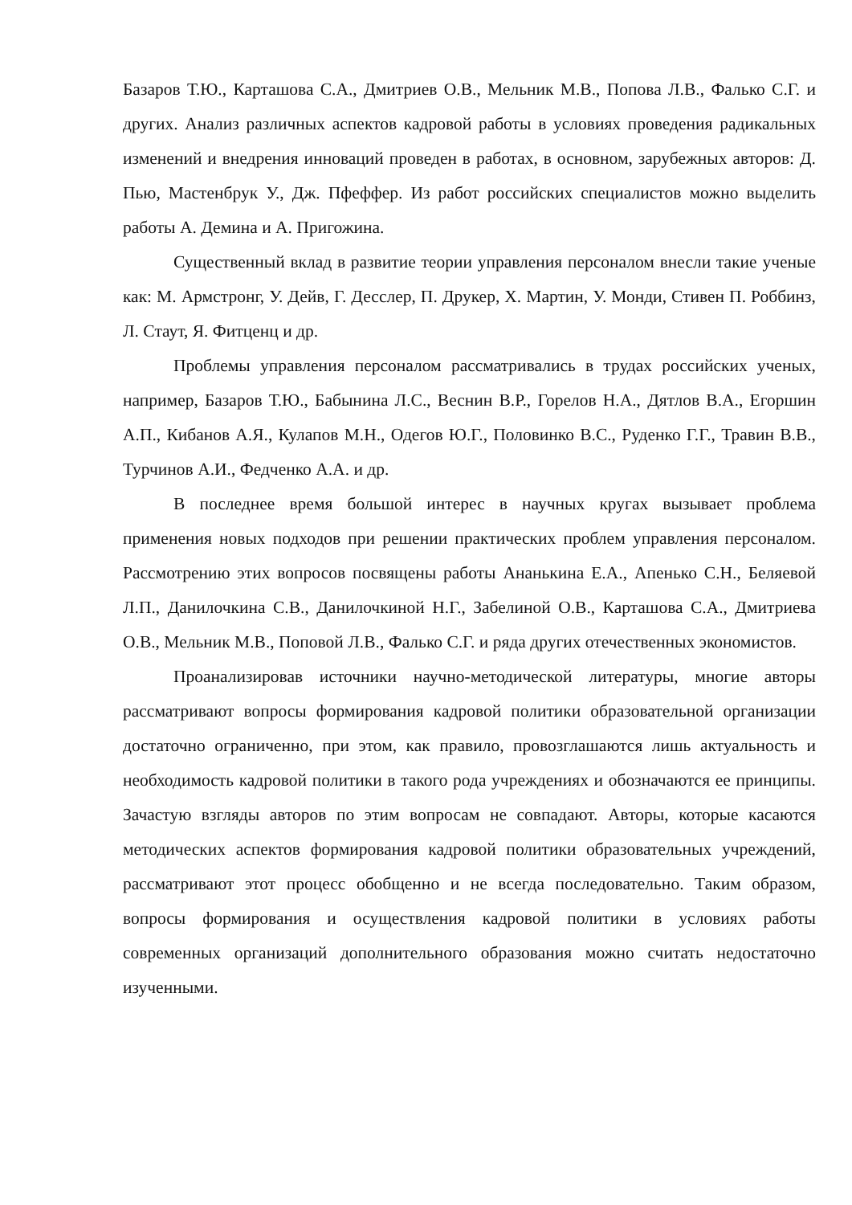Базаров Т.Ю., Карташова С.А., Дмитриев О.В., Мельник М.В., Попова Л.В., Фалько С.Г. и других. Анализ различных аспектов кадровой работы в условиях проведения радикальных изменений и внедрения инноваций проведен в работах, в основном, зарубежных авторов: Д. Пью, Мастенбрук У., Дж. Пфеффер. Из работ российских специалистов можно выделить работы А. Демина и А. Пригожина.
Существенный вклад в развитие теории управления персоналом внесли такие ученые как: М. Армстронг, У. Дейв, Г. Десслер, П. Друкер, Х. Мартин, У. Монди, Стивен П. Роббинз, Л. Стаут, Я. Фитценц и др.
Проблемы управления персоналом рассматривались в трудах российских ученых, например, Базаров Т.Ю., Бабынина Л.С., Веснин В.Р., Горелов Н.А., Дятлов В.А., Егоршин А.П., Кибанов А.Я., Кулапов М.Н., Одегов Ю.Г., Половинко В.С., Руденко Г.Г., Травин В.В., Турчинов А.И., Федченко А.А. и др.
В последнее время большой интерес в научных кругах вызывает проблема применения новых подходов при решении практических проблем управления персоналом. Рассмотрению этих вопросов посвящены работы Ананькина Е.А., Апенько С.Н., Беляевой Л.П., Данилочкина С.В., Данилочкиной Н.Г., Забелиной О.В., Карташова С.А., Дмитриева О.В., Мельник М.В., Поповой Л.В., Фалько С.Г. и ряда других отечественных экономистов.
Проанализировав источники научно-методической литературы, многие авторы рассматривают вопросы формирования кадровой политики образовательной организации достаточно ограниченно, при этом, как правило, провозглашаются лишь актуальность и необходимость кадровой политики в такого рода учреждениях и обозначаются ее принципы. Зачастую взгляды авторов по этим вопросам не совпадают. Авторы, которые касаются методических аспектов формирования кадровой политики образовательных учреждений, рассматривают этот процесс обобщенно и не всегда последовательно. Таким образом, вопросы формирования и осуществления кадровой политики в условиях работы современных организаций дополнительного образования можно считать недостаточно изученными.